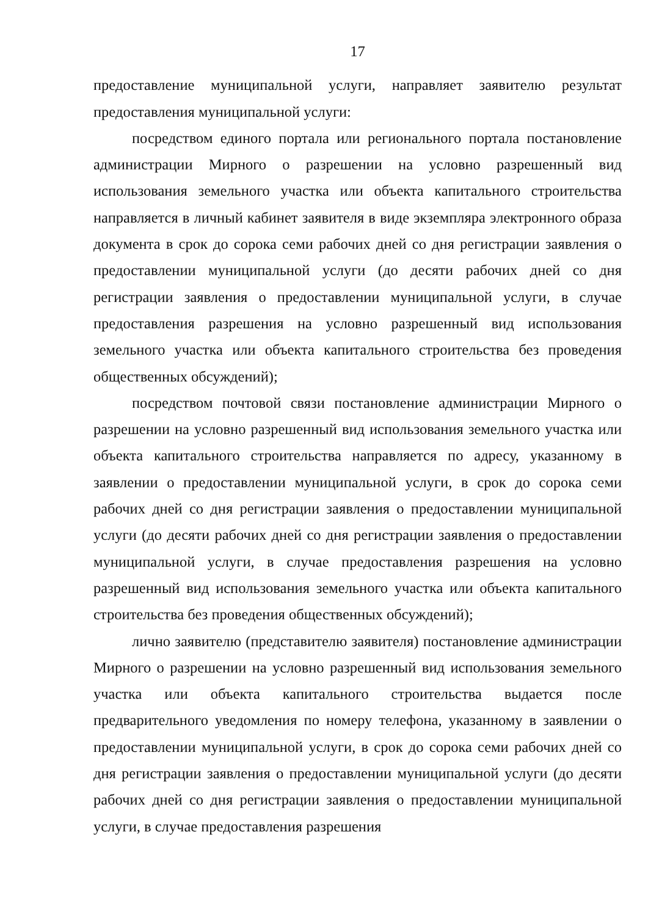17
предоставление муниципальной услуги, направляет заявителю результат предоставления муниципальной услуги:
посредством единого портала или регионального портала постановление администрации Мирного о разрешении на условно разрешенный вид использования земельного участка или объекта капитального строительства направляется в личный кабинет заявителя в виде экземпляра электронного образа документа в срок до сорока семи рабочих дней со дня регистрации заявления о предоставлении муниципальной услуги (до десяти рабочих дней со дня регистрации заявления о предоставлении муниципальной услуги, в случае предоставления разрешения на условно разрешенный вид использования земельного участка или объекта капитального строительства без проведения общественных обсуждений);
посредством почтовой связи постановление администрации Мирного о разрешении на условно разрешенный вид использования земельного участка или объекта капитального строительства направляется по адресу, указанному в заявлении о предоставлении муниципальной услуги, в срок до сорока семи рабочих дней со дня регистрации заявления о предоставлении муниципальной услуги (до десяти рабочих дней со дня регистрации заявления о предоставлении муниципальной услуги, в случае предоставления разрешения на условно разрешенный вид использования земельного участка или объекта капитального строительства без проведения общественных обсуждений);
лично заявителю (представителю заявителя) постановление администрации Мирного о разрешении на условно разрешенный вид использования земельного участка или объекта капитального строительства выдается после предварительного уведомления по номеру телефона, указанному в заявлении о предоставлении муниципальной услуги, в срок до сорока семи рабочих дней со дня регистрации заявления о предоставлении муниципальной услуги (до десяти рабочих дней со дня регистрации заявления о предоставлении муниципальной услуги, в случае предоставления разрешения